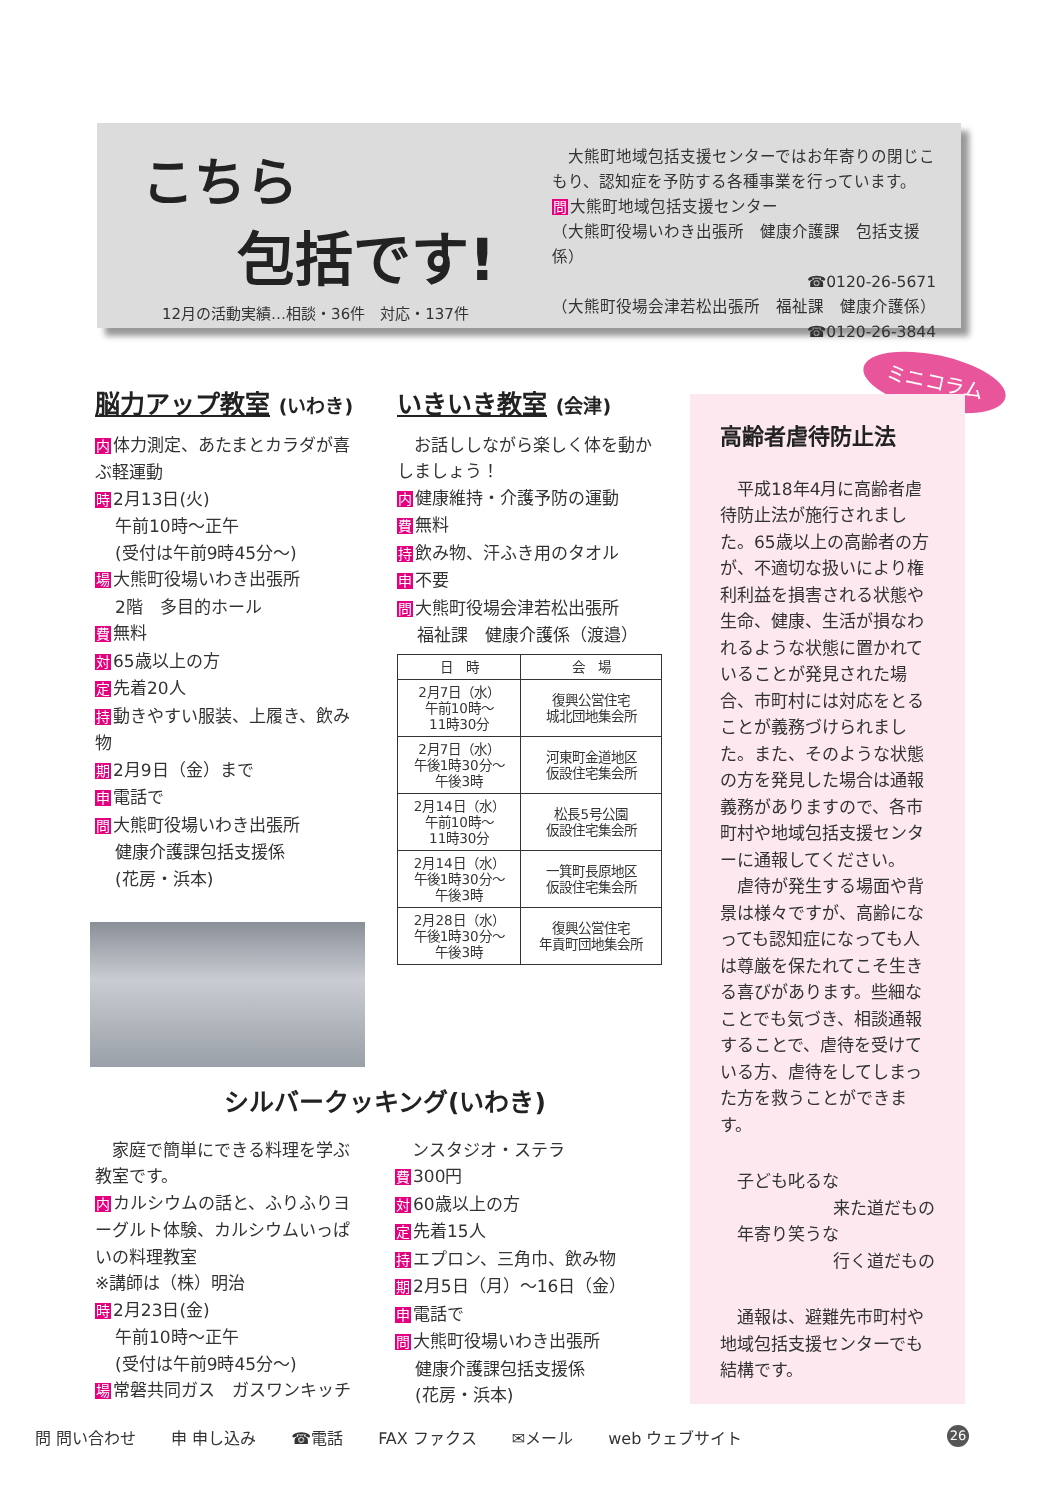こちら
包括です!
12月の活動実績…相談・36件　対応・137件
　大熊町地域包括支援センターではお年寄りの閉じこもり、認知症を予防する各種事業を行っています。
問大熊町地域包括支援センター
（大熊町役場いわき出張所　健康介護課　包括支援係）
☎0120-26-5671
（大熊町役場会津若松出張所　福祉課　健康介護係）
☎0120-26-3844
脳力アップ教室 (いわき)
内体力測定、あたまとカラダが喜ぶ軽運動
時 2月13日(火)
午前10時～正午
(受付は午前9時45分～)
場大熊町役場いわき出張所
2階　多目的ホール
費無料
対 65歳以上の方
定先着20人
持動きやすい服装、上履き、飲み物
期 2月9日（金）まで
申電話で
問大熊町役場いわき出張所
健康介護課包括支援係
(花房・浜本)
いきいき教室 (会津)
　お話ししながら楽しく体を動かしましょう！
内健康維持・介護予防の運動
費無料
持飲み物、汗ふき用のタオル
申不要
問大熊町役場会津若松出張所
福祉課　健康介護係（渡邉）
| 日 時 | 会 場 |
| --- | --- |
| 2月7日（水） 午前10時～ 11時30分 | 復興公営住宅 城北団地集会所 |
| 2月7日（水） 午後1時30分～ 午後3時 | 河東町金道地区 仮設住宅集会所 |
| 2月14日（水） 午前10時～ 11時30分 | 松長5号公園 仮設住宅集会所 |
| 2月14日（水） 午後1時30分～ 午後3時 | 一箕町長原地区 仮設住宅集会所 |
| 2月28日（水） 午後1時30分～ 午後3時 | 復興公営住宅 年貢町団地集会所 |
シルバークッキング(いわき)
　家庭で簡単にできる料理を学ぶ教室です。
内カルシウムの話と、ふりふりヨーグルト体験、カルシウムいっぱいの料理教室
※講師は（株）明治
時 2月23日(金)
午前10時～正午
(受付は午前9時45分～)
場常磐共同ガス　ガスワンキッチ
　ンスタジオ・ステラ
費 300円
対 60歳以上の方
定先着15人
持エプロン、三角巾、飲み物
期 2月5日（月）～16日（金）
申電話で
問大熊町役場いわき出張所
健康介護課包括支援係
(花房・浜本)
ミニコラム
高齢者虐待防止法
　平成18年4月に高齢者虐待防止法が施行されました。65歳以上の高齢者の方が、不適切な扱いにより権利利益を損害される状態や生命、健康、生活が損なわれるような状態に置かれていることが発見された場合、市町村には対応をとることが義務づけられました。また、そのような状態の方を発見した場合は通報義務がありますので、各市町村や地域包括支援センターに通報してください。
　虐待が発生する場面や背景は様々ですが、高齢になっても認知症になっても人は尊厳を保たれてこそ生きる喜びがあります。些細なことでも気づき、相談通報することで、虐待を受けている方、虐待をしてしまった方を救うことができます。
　子ども叱るな
来た道だもの
　年寄り笑うな
行く道だもの
　通報は、避難先市町村や地域包括支援センターでも結構です。
問 問い合わせ 申 申し込み ☎電話 FAX ファクス ✉メール web ウェブサイト
26